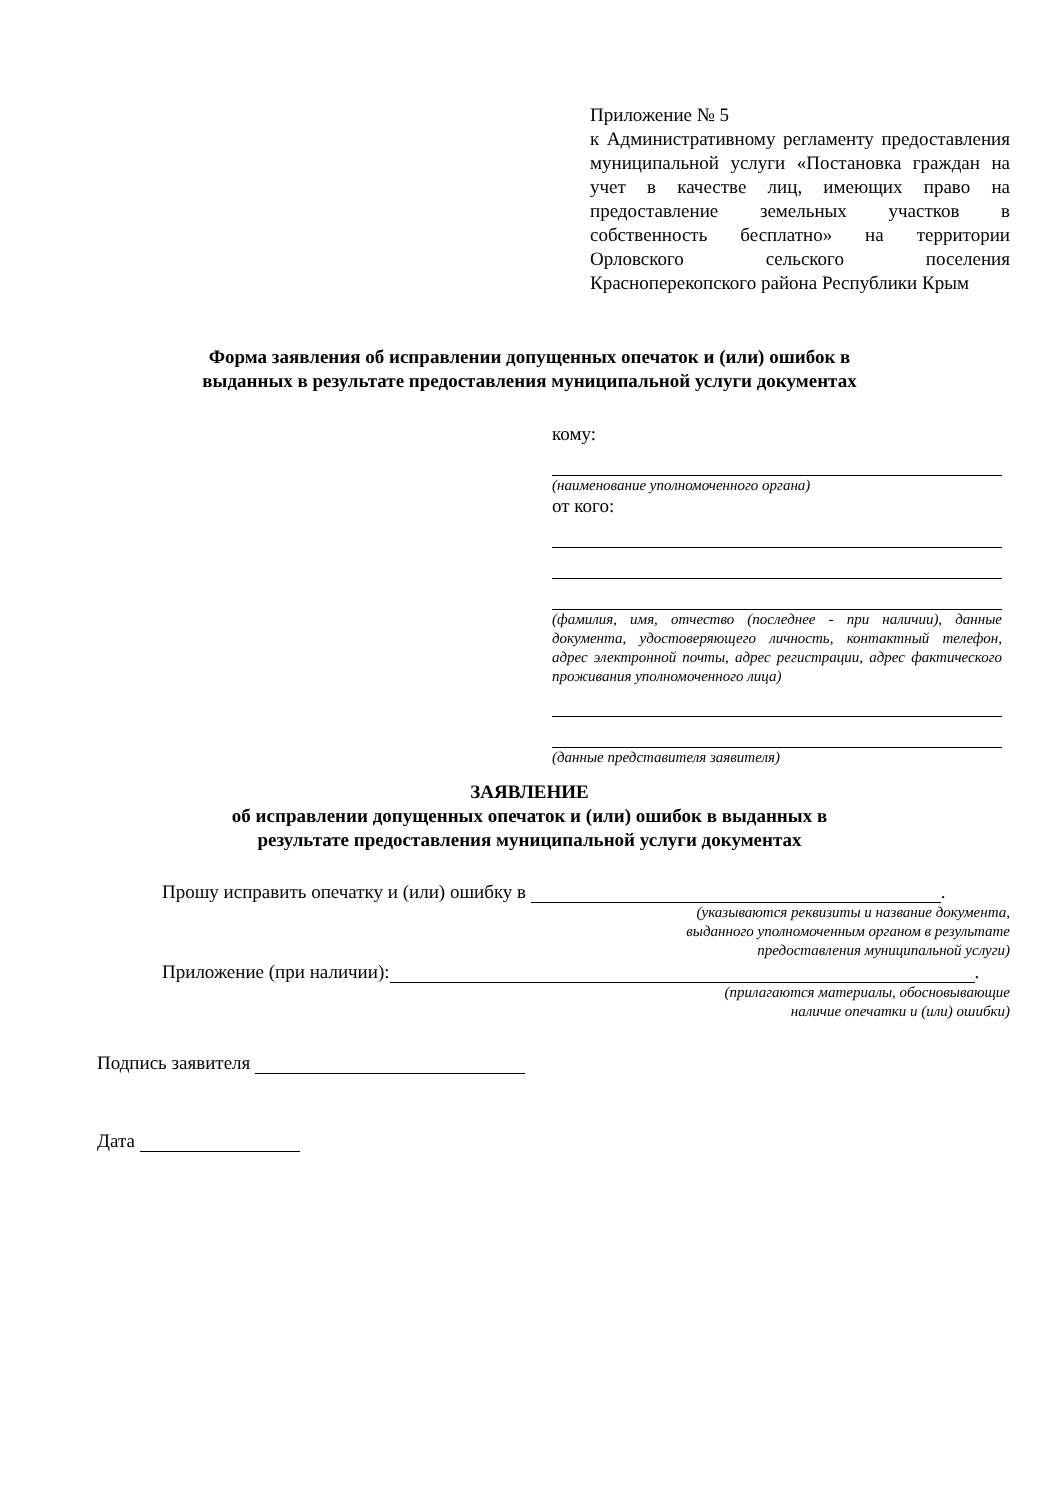Приложение № 5
к Административному регламенту предоставления муниципальной услуги «Постановка граждан на учет в качестве лиц, имеющих право на предоставление земельных участков в собственность бесплатно» на территории Орловского сельского поселения Красноперекопского района Республики Крым
Форма заявления об исправлении допущенных опечаток и (или) ошибок в
выданных в результате предоставления муниципальной услуги документах
кому:
(наименование уполномоченного органа)
от кого:
(фамилия, имя, отчество (последнее - при наличии), данные документа, удостоверяющего личность, контактный телефон, адрес электронной почты, адрес регистрации, адрес фактического проживания уполномоченного лица)
(данные представителя заявителя)
ЗАЯВЛЕНИЕ
об исправлении допущенных опечаток и (или) ошибок в выданных в
результате предоставления муниципальной услуги документах
Прошу исправить опечатку и (или) ошибку в .
(указываются реквизиты и название документа,
выданного уполномоченным органом в результате
предоставления муниципальной услуги)
Приложение (при наличии): .
(прилагаются материалы, обосновывающие
наличие опечатки и (или) ошибки)
Подпись заявителя
Дата